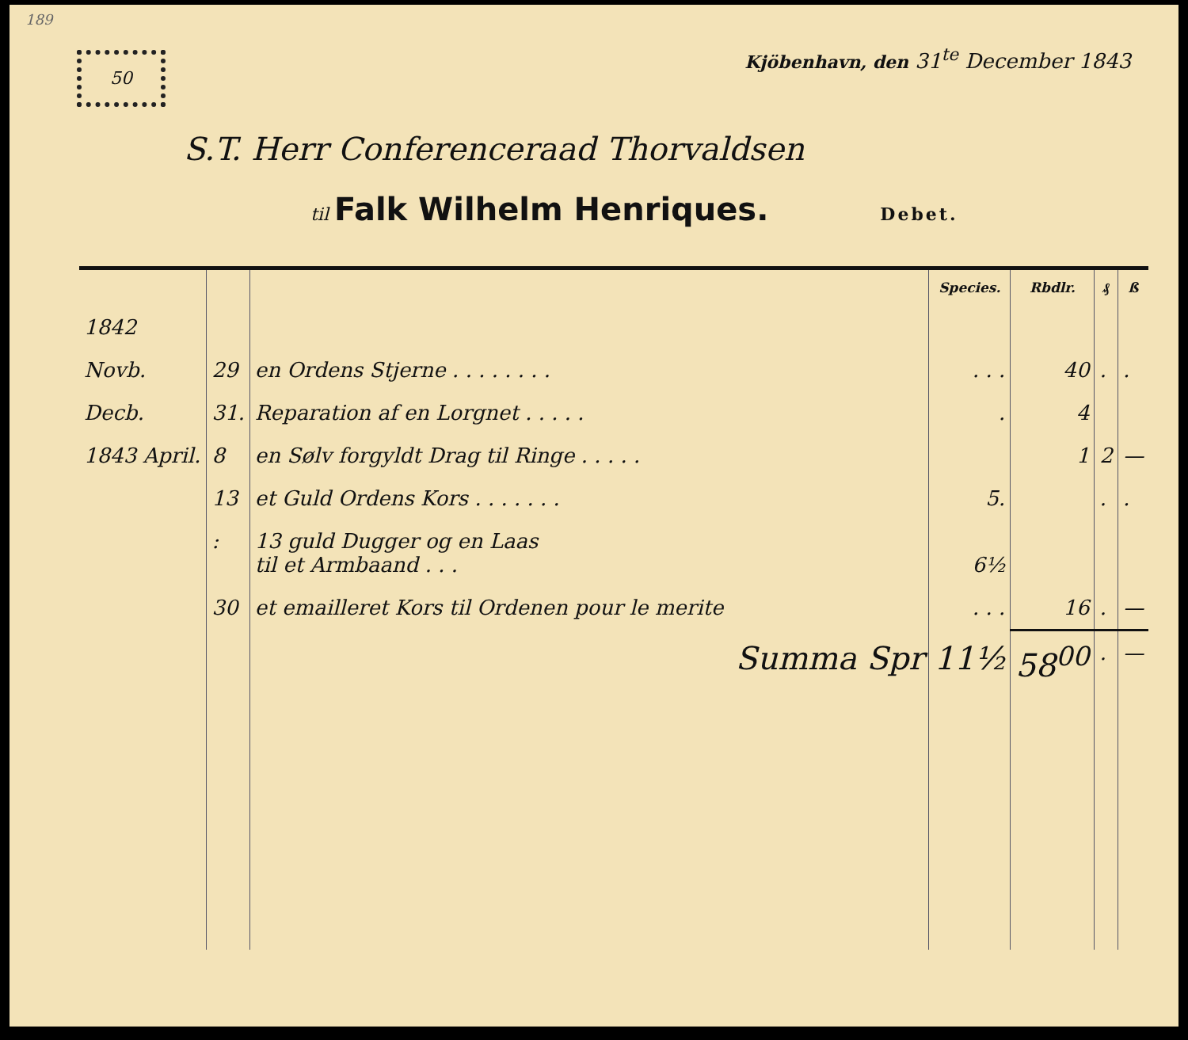189
50
Kjöbenhavn, den 31<sup>te</sup> December 1843
S.T. Herr Conferenceraad Thorvaldsen
til Falk Wilhelm Henriques. Debet.
| | | | Species. | Rbdlr. | ₰ | ß |
| --- | --- | --- | --- | --- | --- | --- |
| 1842 | | | | | | |
| Novb. | 29 | en Ordens Stjerne . . . . . . . . | . . . | 40 | . | . |
| Decb. | 31. | Reparation af en Lorgnet . . . . . | . | 4 | | |
| 1843 April. | 8 | en Sølv forgyldt Drag til Ringe . . . . . | | 1 | 2 | — |
| | 13 | et Guld Ordens Kors . . . . . . . | 5. | | . | . |
| | : | 13 guld Dugger og en Laas til et Armbaand . . . | 6½ | | | |
| | 30 | et emailleret Kors til Ordenen pour le merite | . . . | 16 | . | — |
| | | Summa Spr | 11½ | 58<sup>00</sup> | . | — |